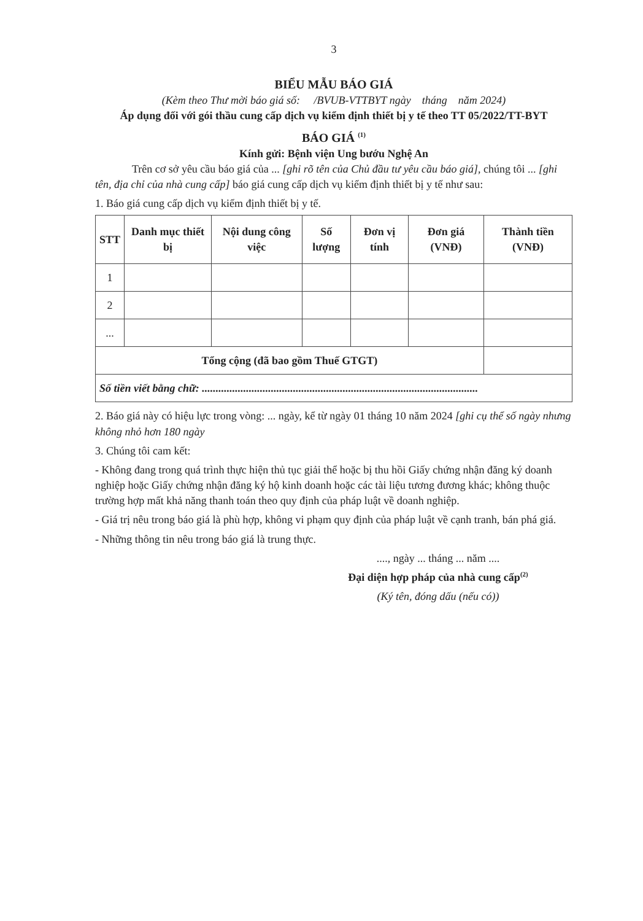3
BIỂU MẪU BÁO GIÁ
(Kèm theo Thư mời báo giá số: /BVUB-VTTBYT ngày tháng năm 2024)
Áp dụng đối với gói thầu cung cấp dịch vụ kiểm định thiết bị y tế theo TT 05/2022/TT-BYT
BÁO GIÁ <sup>(1)</sup>
Kính gửi: Bệnh viện Ung bướu Nghệ An
Trên cơ sở yêu cầu báo giá của ... [ghi rõ tên của Chủ đầu tư yêu cầu báo giá], chúng tôi ... [ghi tên, địa chỉ của nhà cung cấp] báo giá cung cấp dịch vụ kiểm định thiết bị y tế như sau:
1. Báo giá cung cấp dịch vụ kiểm định thiết bị y tế.
| STT | Danh mục thiết bị | Nội dung công việc | Số lượng | Đơn vị tính | Đơn giá (VNĐ) | Thành tiền (VNĐ) |
| --- | --- | --- | --- | --- | --- | --- |
| 1 | | | | | | |
| 2 | | | | | | |
| ... | | | | | | |
| Tổng cộng (đã bao gồm Thuế GTGT) | | | | | | |
| Số tiền viết bằng chữ: .................................................................................................... | | | | | | |
2. Báo giá này có hiệu lực trong vòng: ... ngày, kể từ ngày 01 tháng 10 năm 2024 [ghi cụ thể số ngày nhưng không nhỏ hơn 180 ngày
3. Chúng tôi cam kết:
- Không đang trong quá trình thực hiện thủ tục giải thể hoặc bị thu hồi Giấy chứng nhận đăng ký doanh nghiệp hoặc Giấy chứng nhận đăng ký hộ kinh doanh hoặc các tài liệu tương đương khác; không thuộc trường hợp mất khả năng thanh toán theo quy định của pháp luật về doanh nghiệp.
- Giá trị nêu trong báo giá là phù hợp, không vi phạm quy định của pháp luật về cạnh tranh, bán phá giá.
- Những thông tin nêu trong báo giá là trung thực.
...., ngày ... tháng ... năm ....
Đại diện hợp pháp của nhà cung cấp<sup>(2)</sup>
(Ký tên, đóng dấu (nếu có))